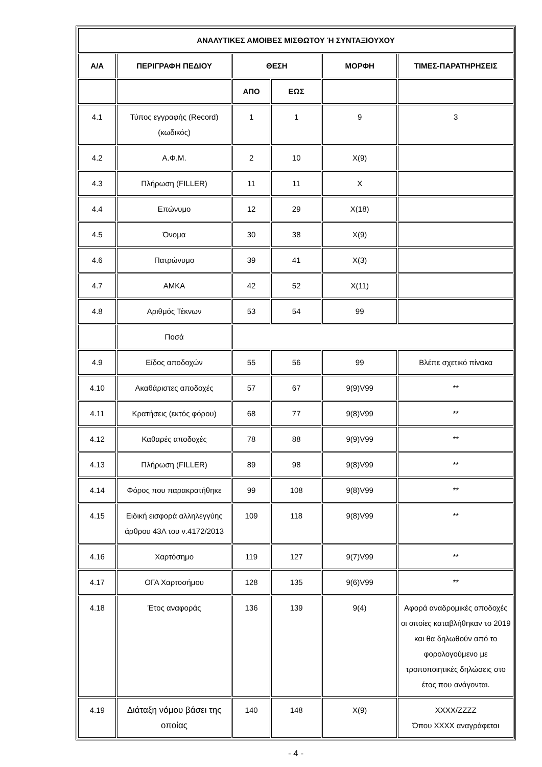| ΑΝΑΛΥΤΙΚΕΣ ΑΜΟΙΒΕΣ ΜΙΣΘΩΤΟΥ Ή ΣΥΝΤΑΞΙΟΥΧΟΥ | | | | | |
| --- | --- | --- | --- | --- | --- |
| Α/Α | ΠΕΡΙΓΡΑΦΗ ΠΕΔΙΟΥ | ΘΕΣΗ | | ΜΟΡΦΗ | ΤΙΜΕΣ-ΠΑΡΑΤΗΡΗΣΕΙΣ |
| | | ΑΠΟ | ΕΩΣ | | |
| 4.1 | Τύπος εγγραφής (Record) (κωδικός) | 1 | 1 | 9 | 3 |
| 4.2 | Α.Φ.Μ. | 2 | 10 | X(9) | |
| 4.3 | Πλήρωση (FILLER) | 11 | 11 | X | |
| 4.4 | Επώνυμο | 12 | 29 | X(18) | |
| 4.5 | Όνομα | 30 | 38 | X(9) | |
| 4.6 | Πατρώνυμο | 39 | 41 | X(3) | |
| 4.7 | ΑΜΚΑ | 42 | 52 | X(11) | |
| 4.8 | Αριθμός Τέκνων | 53 | 54 | 99 | |
| | Ποσά | | | | |
| 4.9 | Είδος αποδοχών | 55 | 56 | 99 | Βλέπε σχετικό πίνακα |
| 4.10 | Ακαθάριστες αποδοχές | 57 | 67 | 9(9)V99 | ** |
| 4.11 | Κρατήσεις (εκτός φόρου) | 68 | 77 | 9(8)V99 | ** |
| 4.12 | Καθαρές αποδοχές | 78 | 88 | 9(9)V99 | ** |
| 4.13 | Πλήρωση (FILLER) | 89 | 98 | 9(8)V99 | ** |
| 4.14 | Φόρος που παρακρατήθηκε | 99 | 108 | 9(8)V99 | ** |
| 4.15 | Ειδική εισφορά αλληλεγγύης άρθρου 43Α του ν.4172/2013 | 109 | 118 | 9(8)V99 | ** |
| 4.16 | Χαρτόσημο | 119 | 127 | 9(7)V99 | ** |
| 4.17 | ΟΓΑ Χαρτοσήμου | 128 | 135 | 9(6)V99 | ** |
| 4.18 | Έτος αναφοράς | 136 | 139 | 9(4) | Αφορά αναδρομικές αποδοχές οι οποίες καταβλήθηκαν το 2019 και θα δηλωθούν από το φορολογούμενο με τροποποιητικές δηλώσεις στο έτος που ανάγονται. |
| 4.19 | Διάταξη νόμου βάσει της οποίας | 140 | 148 | X(9) | XXXX/ZZZZ Όπου XXXX αναγράφεται |
- 4 -